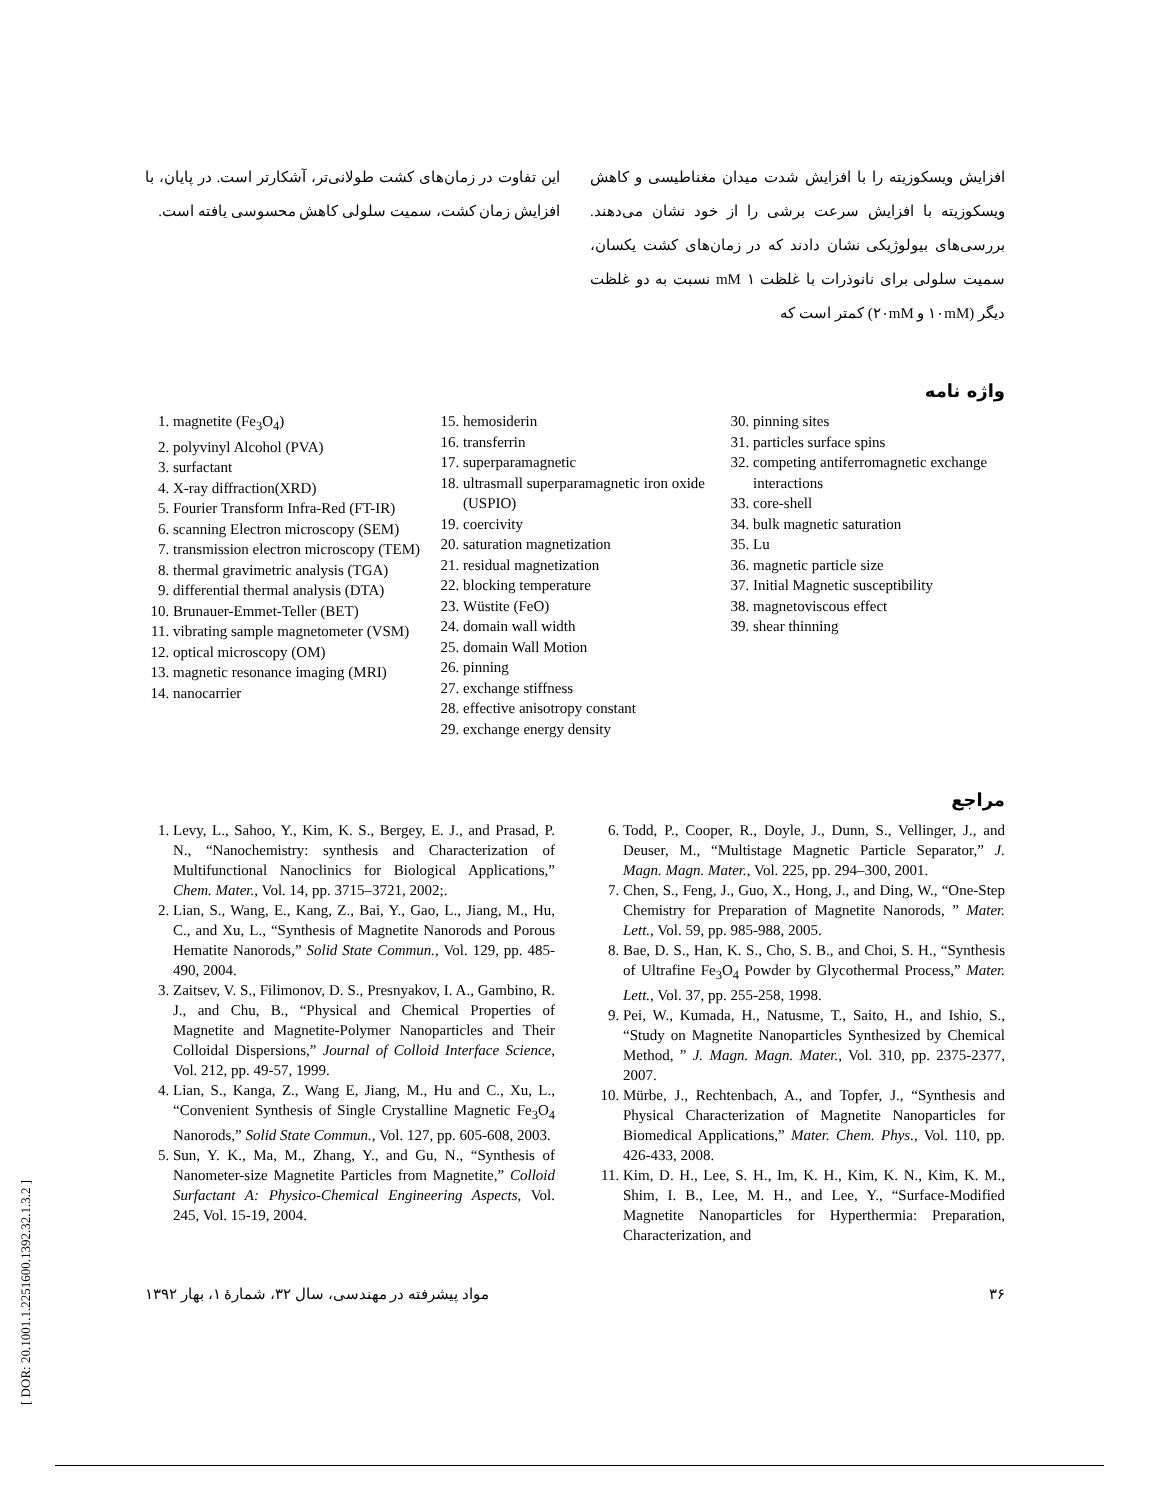افزایش ویسکوزیته را با افزایش شدت میدان مغناطیسی و کاهش ویسکوزیته با افزایش سرعت برشی را از خود نشان می‌دهند. بررسی‌های بیولوژیکی نشان دادند که در زمان‌های کشت یکسان، سمیت سلولی برای نانوذرات با غلظت ۱ mM نسبت به دو غلظت دیگر (۱۰mM و ۲۰mM) کمتر است که
این تفاوت در زمان‌های کشت طولانی‌تر، آشکارتر است. در پایان، با افزایش زمان کشت، سمیت سلولی کاهش محسوسی یافته است.
واژه نامه
1. magnetite (Fe<sub>3</sub>O<sub>4</sub>)
2. polyvinyl Alcohol (PVA)
3. surfactant
4. X-ray diffraction(XRD)
5. Fourier Transform Infra-Red (FT-IR)
6. scanning Electron microscopy (SEM)
7. transmission electron microscopy (TEM)
8. thermal gravimetric analysis (TGA)
9. differential thermal analysis (DTA)
10. Brunauer-Emmet-Teller (BET)
11. vibrating sample magnetometer (VSM)
12. optical microscopy (OM)
13. magnetic resonance imaging (MRI)
14. nanocarrier
15. hemosiderin
16. transferrin
17. superparamagnetic
18. ultrasmall superparamagnetic iron oxide (USPIO)
19. coercivity
20. saturation magnetization
21. residual magnetization
22. blocking temperature
23. Wüstite (FeO)
24. domain wall width
25. domain Wall Motion
26. pinning
27. exchange stiffness
28. effective anisotropy constant
29. exchange energy density
30. pinning sites
31. particles surface spins
32. competing antiferromagnetic exchange interactions
33. core-shell
34. bulk magnetic saturation
35. Lu
36. magnetic particle size
37. Initial Magnetic susceptibility
38. magnetoviscous effect
39. shear thinning
مراجع
1. Levy, L., Sahoo, Y., Kim, K. S., Bergey, E. J., and Prasad, P. N., “Nanochemistry: synthesis and Characterization of Multifunctional Nanoclinics for Biological Applications,” Chem. Mater., Vol. 14, pp. 3715–3721, 2002;.
2. Lian, S., Wang, E., Kang, Z., Bai, Y., Gao, L., Jiang, M., Hu, C., and Xu, L., “Synthesis of Magnetite Nanorods and Porous Hematite Nanorods,” Solid State Commun., Vol. 129, pp. 485-490, 2004.
3. Zaitsev, V. S., Filimonov, D. S., Presnyakov, I. A., Gambino, R. J., and Chu, B., “Physical and Chemical Properties of Magnetite and Magnetite-Polymer Nanoparticles and Their Colloidal Dispersions,” Journal of Colloid Interface Science, Vol. 212, pp. 49-57, 1999.
4. Lian, S., Kanga, Z., Wang E, Jiang, M., Hu and C., Xu, L., “Convenient Synthesis of Single Crystalline Magnetic Fe<sub>3</sub>O<sub>4</sub> Nanorods,” Solid State Commun., Vol. 127, pp. 605-608, 2003.
5. Sun, Y. K., Ma, M., Zhang, Y., and Gu, N., “Synthesis of Nanometer-size Magnetite Particles from Magnetite,” Colloid Surfactant A: Physico-Chemical Engineering Aspects, Vol. 245, Vol. 15-19, 2004.
6. Todd, P., Cooper, R., Doyle, J., Dunn, S., Vellinger, J., and Deuser, M., “Multistage Magnetic Particle Separator,” J. Magn. Magn. Mater., Vol. 225, pp. 294–300, 2001.
7. Chen, S., Feng, J., Guo, X., Hong, J., and Ding, W., “One-Step Chemistry for Preparation of Magnetite Nanorods, ” Mater. Lett., Vol. 59, pp. 985-988, 2005.
8. Bae, D. S., Han, K. S., Cho, S. B., and Choi, S. H., “Synthesis of Ultrafine Fe<sub>3</sub>O<sub>4</sub> Powder by Glycothermal Process,” Mater. Lett., Vol. 37, pp. 255-258, 1998.
9. Pei, W., Kumada, H., Natusme, T., Saito, H., and Ishio, S., “Study on Magnetite Nanoparticles Synthesized by Chemical Method, ” J. Magn. Magn. Mater., Vol. 310, pp. 2375-2377, 2007.
10. Mürbe, J., Rechtenbach, A., and Topfer, J., “Synthesis and Physical Characterization of Magnetite Nanoparticles for Biomedical Applications,” Mater. Chem. Phys., Vol. 110, pp. 426-433, 2008.
11. Kim, D. H., Lee, S. H., Im, K. H., Kim, K. N., Kim, K. M., Shim, I. B., Lee, M. H., and Lee, Y., “Surface-Modified Magnetite Nanoparticles for Hyperthermia: Preparation, Characterization, and
۳۶ مواد پیشرفته در مهندسی، سال ۳۲، شمارهٔ ۱، بهار ۱۳۹۲
[ DOR: 20.1001.1.2251600.1392.32.1.3.2 ]